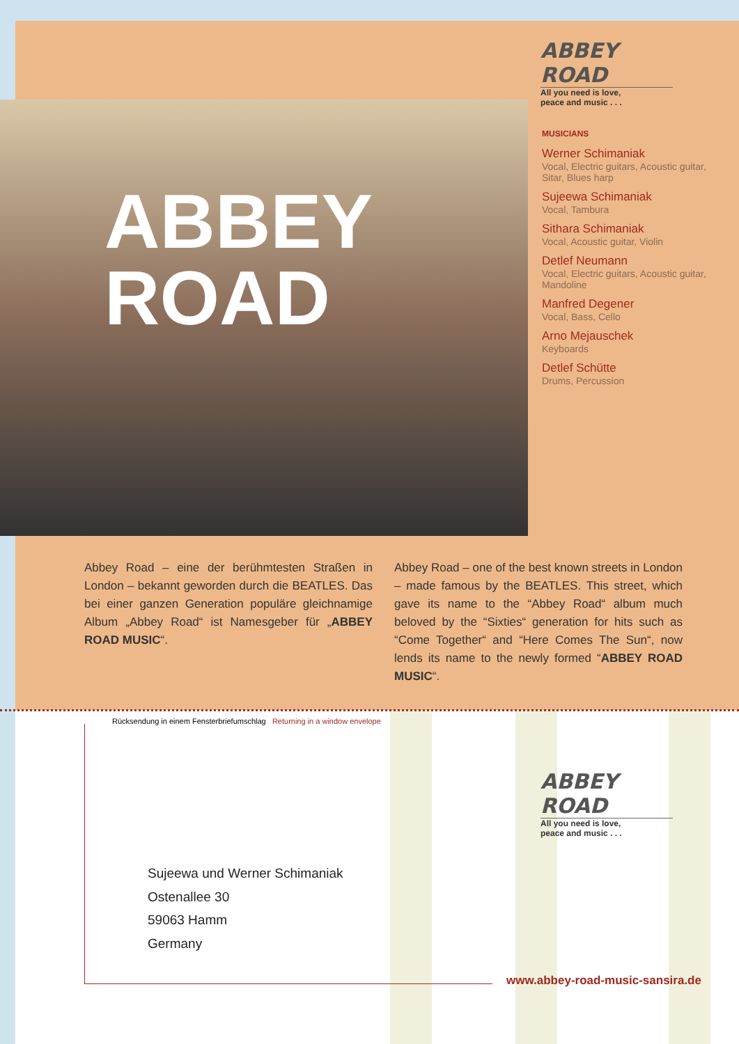ABBEY ROAD
All you need is love,
peace and music . . .
ABBEY
ROAD
MUSICIANS
Werner Schimaniak
Vocal, Electric guitars, Acoustic guitar, Sitar, Blues harp
Sujeewa Schimaniak
Vocal, Tambura
Sithara Schimaniak
Vocal, Acoustic guitar, Violin
Detlef Neumann
Vocal, Electric guitars, Acoustic guitar, Mandoline
Manfred Degener
Vocal, Bass, Cello
Arno Mejauschek
Keyboards
Detlef Schütte
Drums, Percussion
Abbey Road – eine der berühmtesten Straßen in London – bekannt geworden durch die BEATLES. Das bei einer ganzen Generation populäre gleichnamige Album „Abbey Road“ ist Namesgeber für „ABBEY ROAD MUSIC“.
Abbey Road – one of the best known streets in London – made famous by the BEATLES. This street, which gave its name to the “Abbey Road“ album much beloved by the “Sixties“ generation for hits such as “Come Together“ and “Here Comes The Sun“, now lends its name to the newly formed “ABBEY ROAD MUSIC“.
Rücksendung in einem Fensterbriefumschlag Returning in a window envelope
ABBEY ROAD
All you need is love,
peace and music . . .
Sujeewa und Werner Schimaniak
Ostenallee 30
59063 Hamm
Germany
www.abbey-road-music-sansira.de